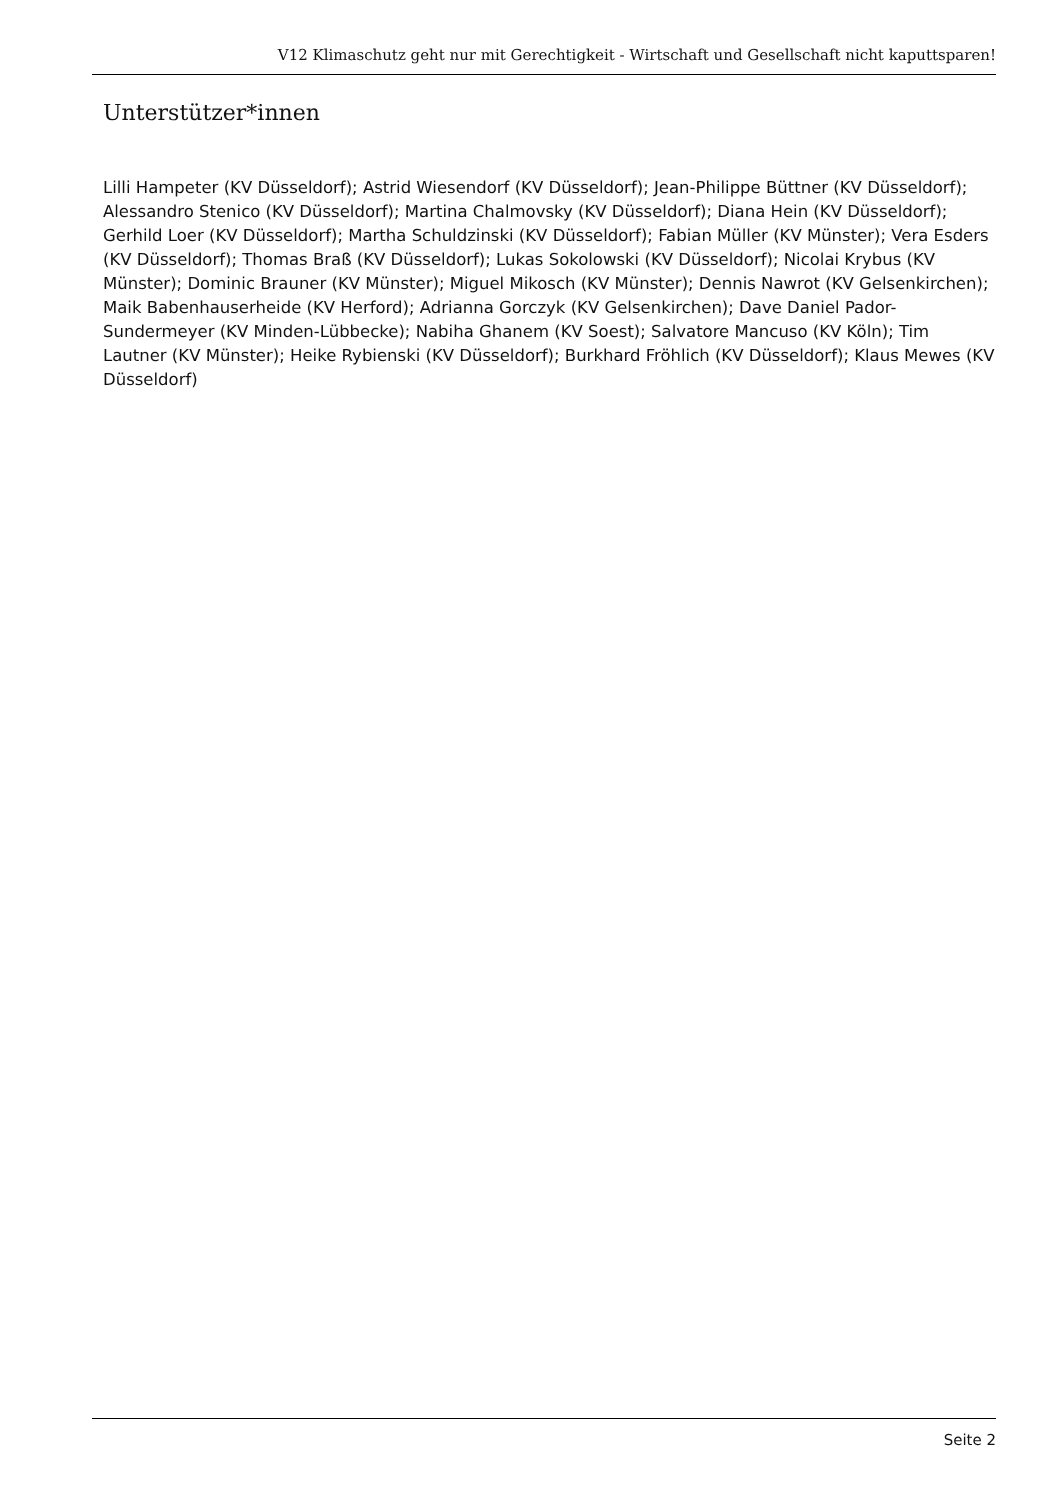V12 Klimaschutz geht nur mit Gerechtigkeit - Wirtschaft und Gesellschaft nicht kaputtsparen!
Unterstützer*innen
Lilli Hampeter (KV Düsseldorf); Astrid Wiesendorf (KV Düsseldorf); Jean-Philippe Büttner (KV Düsseldorf); Alessandro Stenico (KV Düsseldorf); Martina Chalmovsky (KV Düsseldorf); Diana Hein (KV Düsseldorf); Gerhild Loer (KV Düsseldorf); Martha Schuldzinski (KV Düsseldorf); Fabian Müller (KV Münster); Vera Esders (KV Düsseldorf); Thomas Braß (KV Düsseldorf); Lukas Sokolowski (KV Düsseldorf); Nicolai Krybus (KV Münster); Dominic Brauner (KV Münster); Miguel Mikosch (KV Münster); Dennis Nawrot (KV Gelsenkirchen); Maik Babenhauserheide (KV Herford); Adrianna Gorczyk (KV Gelsenkirchen); Dave Daniel Pador-Sundermeyer (KV Minden-Lübbecke); Nabiha Ghanem (KV Soest); Salvatore Mancuso (KV Köln); Tim Lautner (KV Münster); Heike Rybienski (KV Düsseldorf); Burkhard Fröhlich (KV Düsseldorf); Klaus Mewes (KV Düsseldorf)
Seite 2